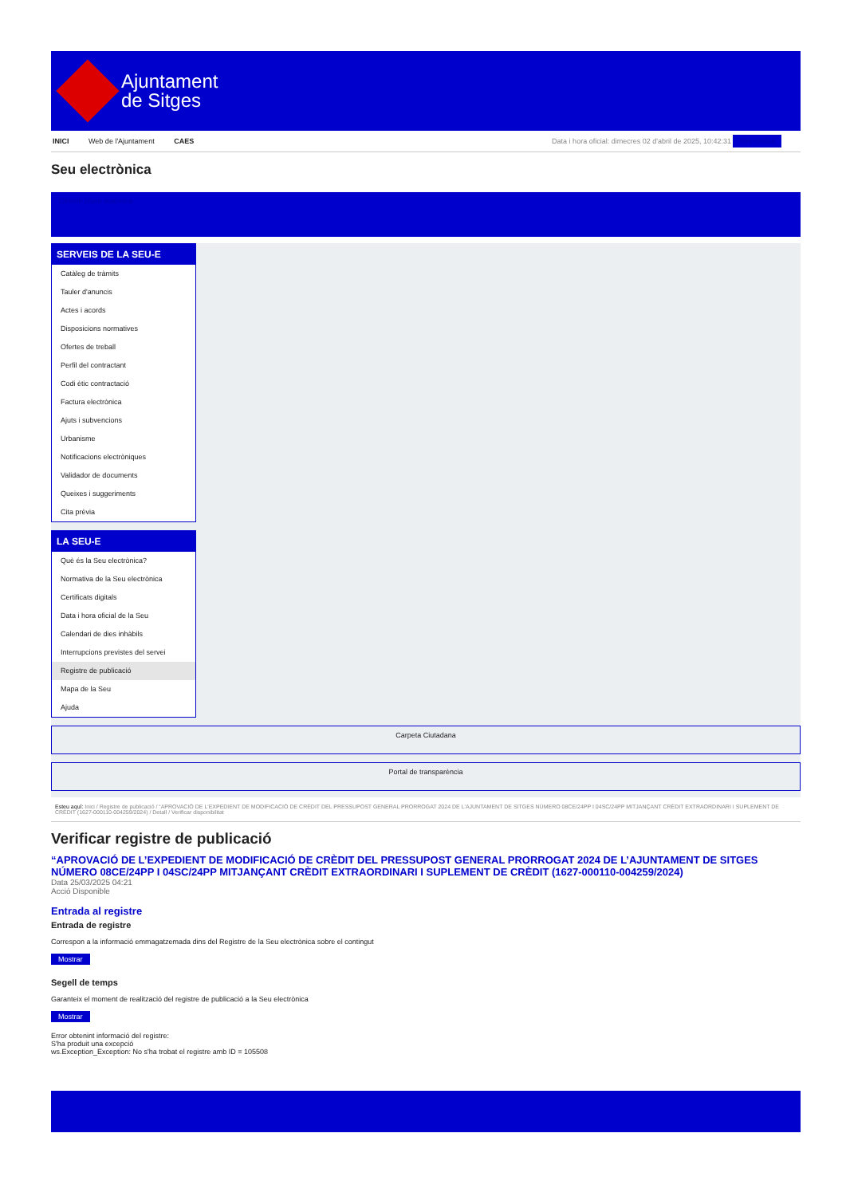Ajuntament
de Sitges
INICI Web de l'Ajuntament CAES Data i hora oficial: dimecres 02 d'abril de 2025, 10:42:31 Sincronitza
Seu electrònica
Obtenir còpia autèntica
SERVEIS DE LA SEU-E
Catàleg de tràmits
Tauler d'anuncis
Actes i acords
Disposicions normatives
Ofertes de treball
Perfil del contractant
Codi ètic contractació
Factura electrònica
Ajuts i subvencions
Urbanisme
Notificacions electròniques
Validador de documents
Queixes i suggeriments
Cita prèvia
LA SEU-E
Què és la Seu electrònica?
Normativa de la Seu electrònica
Certificats digitals
Data i hora oficial de la Seu
Calendari de dies inhàbils
Interrupcions previstes del servei
Registre de publicació
Mapa de la Seu
Ajuda
Carpeta Ciutadana
Portal de transparència
Esteu aquí: Inici / Registre de publicació / “APROVACIÓ DE L'EXPEDIENT DE MODIFICACIÓ DE CRÈDIT DEL PRESSUPOST GENERAL PRORROGAT 2024 DE L'AJUNTAMENT DE SITGES NÚMERO 08CE/24PP I 04SC/24PP MITJANÇANT CRÈDIT EXTRAORDINARI I SUPLEMENT DE CRÈDIT (1627-000110-004259/2024) / Detall / Verificar disponibilitat
Verificar registre de publicació
“APROVACIÓ DE L’EXPEDIENT DE MODIFICACIÓ DE CRÈDIT DEL PRESSUPOST GENERAL PRORROGAT 2024 DE L’AJUNTAMENT DE SITGES NÚMERO 08CE/24PP I 04SC/24PP MITJANÇANT CRÈDIT EXTRAORDINARI I SUPLEMENT DE CRÈDIT (1627-000110-004259/2024)
Data 25/03/2025 04:21
Acció Disponible
Entrada al registre
Entrada de registre
Correspon a la informació emmagatzemada dins del Registre de la Seu electrònica sobre el contingut
Mostrar
Segell de temps
Garanteix el moment de realització del registre de publicació a la Seu electrònica
Mostrar
Error obtenint informació del registre:
S'ha produit una excepció
ws.Exception_Exception: No s'ha trobat el registre amb ID = 105508